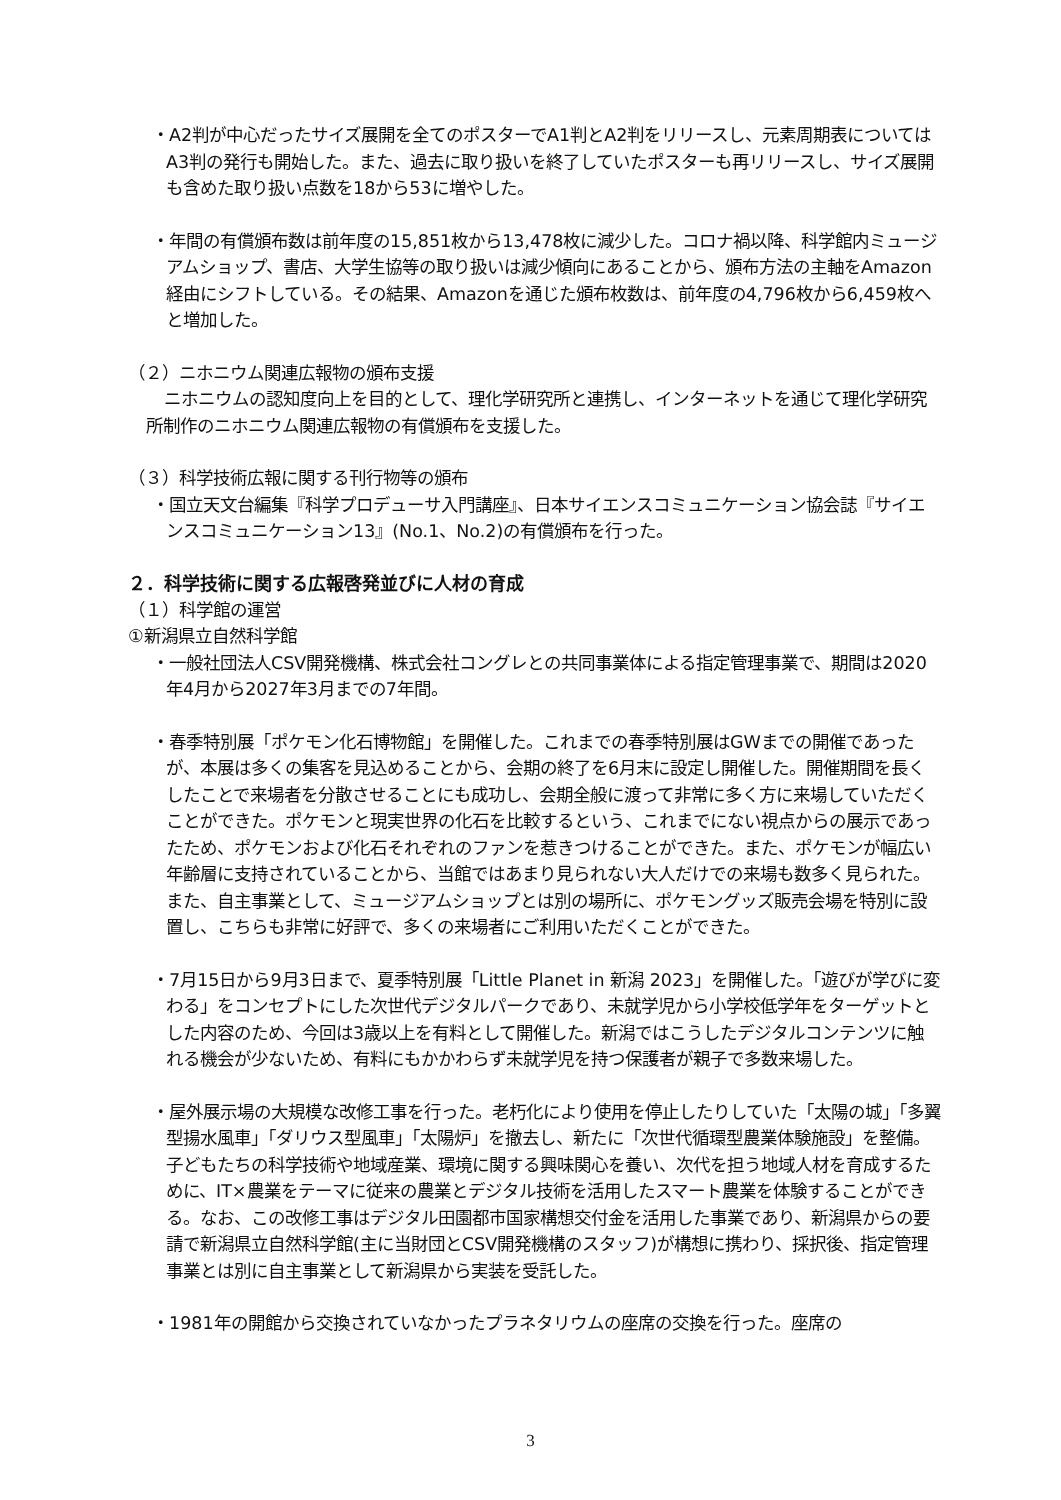・A2判が中心だったサイズ展開を全てのポスターでA1判とA2判をリリースし、元素周期表についてはA3判の発行も開始した。また、過去に取り扱いを終了していたポスターも再リリースし、サイズ展開も含めた取り扱い点数を18から53に増やした。
・年間の有償頒布数は前年度の15,851枚から13,478枚に減少した。コロナ禍以降、科学館内ミュージアムショップ、書店、大学生協等の取り扱いは減少傾向にあることから、頒布方法の主軸をAmazon経由にシフトしている。その結果、Amazonを通じた頒布枚数は、前年度の4,796枚から6,459枚へと増加した。
（２）ニホニウム関連広報物の頒布支援
ニホニウムの認知度向上を目的として、理化学研究所と連携し、インターネットを通じて理化学研究所制作のニホニウム関連広報物の有償頒布を支援した。
（３）科学技術広報に関する刊行物等の頒布
・国立天文台編集『科学プロデューサ入門講座』、日本サイエンスコミュニケーション協会誌『サイエンスコミュニケーション13』(No.1、No.2)の有償頒布を行った。
２．科学技術に関する広報啓発並びに人材の育成
（１）科学館の運営
①新潟県立自然科学館
・一般社団法人CSV開発機構、株式会社コングレとの共同事業体による指定管理事業で、期間は2020年4月から2027年3月までの7年間。
・春季特別展「ポケモン化石博物館」を開催した。これまでの春季特別展はGWまでの開催であったが、本展は多くの集客を見込めることから、会期の終了を6月末に設定し開催した。開催期間を長くしたことで来場者を分散させることにも成功し、会期全般に渡って非常に多く方に来場していただくことができた。ポケモンと現実世界の化石を比較するという、これまでにない視点からの展示であったため、ポケモンおよび化石それぞれのファンを惹きつけることができた。また、ポケモンが幅広い年齢層に支持されていることから、当館ではあまり見られない大人だけでの来場も数多く見られた。また、自主事業として、ミュージアムショップとは別の場所に、ポケモングッズ販売会場を特別に設置し、こちらも非常に好評で、多くの来場者にご利用いただくことができた。
・7月15日から9月3日まで、夏季特別展「Little Planet in 新潟 2023」を開催した。「遊びが学びに変わる」をコンセプトにした次世代デジタルパークであり、未就学児から小学校低学年をターゲットとした内容のため、今回は3歳以上を有料として開催した。新潟ではこうしたデジタルコンテンツに触れる機会が少ないため、有料にもかかわらず未就学児を持つ保護者が親子で多数来場した。
・屋外展示場の大規模な改修工事を行った。老朽化により使用を停止したりしていた「太陽の城」「多翼型揚水風車」「ダリウス型風車」「太陽炉」を撤去し、新たに「次世代循環型農業体験施設」を整備。子どもたちの科学技術や地域産業、環境に関する興味関心を養い、次代を担う地域人材を育成するために、IT×農業をテーマに従来の農業とデジタル技術を活用したスマート農業を体験することができる。なお、この改修工事はデジタル田園都市国家構想交付金を活用した事業であり、新潟県からの要請で新潟県立自然科学館(主に当財団とCSV開発機構のスタッフ)が構想に携わり、採択後、指定管理事業とは別に自主事業として新潟県から実装を受託した。
・1981年の開館から交換されていなかったプラネタリウムの座席の交換を行った。座席の
3